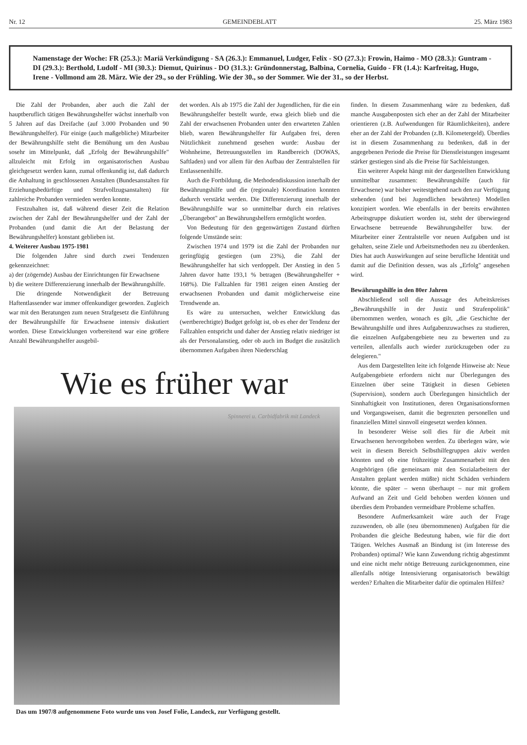Nr. 12 GEMEINDEBLATT 25. März 1983
Namenstage der Woche: FR (25.3.): Mariä Verkündigung - SA (26.3.): Emmanuel, Ludger, Felix - SO (27.3.): Frowin, Haimo - MO (28.3.): Guntram - DI (29.3.): Berthold, Ludolf - MI (30.3.): Diemut, Quirinus - DO (31.3.): Gründonnerstag, Balbina, Cornelia, Guido - FR (1.4.): Karfreitag, Hugo, Irene - Vollmond am 28. März. Wie der 29., so der Frühling. Wie der 30., so der Sommer. Wie der 31., so der Herbst.
Die Zahl der Probanden, aber auch die Zahl der hauptberuflich tätigen Bewährungshelfer wächst innerhalb von 5 Jahren auf das Dreifache (auf 3.000 Probanden und 90 Bewährungshelfer). Für einige (auch maßgebliche) Mitarbeiter der Bewährungshilfe steht die Bemühung um den Ausbau sosehr im Mittelpunkt, daß „Erfolg der Bewährungshilfe" allzuleicht mit Erfolg im organisatorischen Ausbau gleichgesetzt werden kann, zumal offenkundig ist, daß dadurch die Anhaltung in geschlossenen Anstalten (Bundesanstalten für Erziehungsbedürftige und Strafvollzugsanstalten) für zahlreiche Probanden vermieden werden konnte.
Festzuhalten ist, daß während dieser Zeit die Relation zwischen der Zahl der Bewährungshelfer und der Zahl der Probanden (und damit die Art der Belastung der Bewährungshelfer) konstant geblieben ist.
4. Weiterer Ausbau 1975-1981
Die folgenden Jahre sind durch zwei Tendenzen gekennzeichnet:
a) der (zögernde) Ausbau der Einrichtungen für Erwachsene
b) die weitere Differenzierung innerhalb der Bewährungshilfe.
Die dringende Notwendigkeit der Betreuung Haftentlassender war immer offenkundiger geworden. Zugleich war mit den Beratungen zum neuen Strafgesetz die Einführung der Bewährungshilfe für Erwachsene intensiv diskutiert worden. Diese Entwicklungen vorbereitend war eine größere Anzahl Bewährungshelfer ausgebil-
det worden. Als ab 1975 die Zahl der Jugendlichen, für die ein Bewährungshelfer bestellt wurde, etwa gleich blieb und die Zahl der erwachsenen Probanden unter den erwarteten Zahlen blieb, waren Bewährungshelfer für Aufgaben frei, deren Nützlichkeit zunehmend gesehen wurde: Ausbau der Wohnheime, Betreuungsstellen im Randbereich (DOWAS, Saftladen) und vor allem für den Aufbau der Zentralstellen für Entlassenenhilfe.
Auch die Fortbildung, die Methodendiskussion innerhalb der Bewährungshilfe und die (regionale) Koordination konnten dadurch verstärkt werden. Die Differenzierung innerhalb der Bewährungshilfe war so unmittelbar durch ein relatives „Überangebot" an Bewährungshelfern ermöglicht worden.
Von Bedeutung für den gegenwärtigen Zustand dürften folgende Umstände sein:
Zwischen 1974 und 1979 ist die Zahl der Probanden nur geringfügig gestiegen (um 23%), die Zahl der Bewährungshelfer hat sich verdoppelt. Der Anstieg in den 5 Jahren davor hatte 193,1 % betragen (Bewährungshelfer + 168%). Die Fallzahlen für 1981 zeigen einen Anstieg der erwachsenen Probanden und damit möglicherweise eine Trendwende an.
Es wäre zu untersuchen, welcher Entwicklung das (wertberechtigte) Budget gefolgt ist, ob es eher der Tendenz der Fallzahlen entspricht und daher der Anstieg relativ niedriger ist als der Personalanstieg, oder ob auch im Budget die zusätzlich übernommen Aufgaben ihren Niederschlag
Wie es früher war
Spinnerei u. Carbidfabrik mit Landeck
Das um 1907/8 aufgenommene Foto wurde uns von Josef Folie, Landeck, zur Verfügung gestellt.
finden. In diesem Zusammenhang wäre zu bedenken, daß manche Ausgabenposten sich eher an der Zahl der Mitarbeiter orientieren (z.B. Aufwendungen für Räumlichkeiten), andere eher an der Zahl der Probanden (z.B. Kilometergeld). Überdies ist in diesem Zusammenhang zu bedenken, daß in der angegebenen Periode die Preise für Dienstleistungen insgesamt stärker gestiegen sind als die Preise für Sachleistungen.
Ein weiterer Aspekt hängt mit der dargestellten Entwicklung unmittelbar zusammen: Bewährungshilfe (auch für Erwachsene) war bisher weitestgehend nach den zur Verfügung stehenden (und bei Jugendlichen bewährten) Modellen konzipiert worden. Wie ebenfalls in der bereits erwähnten Arbeitsgruppe diskutiert worden ist, steht der überwiegend Erwachsene betreuende Bewährungshelfer bzw. der Mitarbeiter einer Zentralstelle vor neuen Aufgaben und ist gehalten, seine Ziele und Arbeitsmethoden neu zu überdenken. Dies hat auch Auswirkungen auf seine berufliche Identität und damit auf die Definition dessen, was als „Erfolg" angesehen wird.
Bewährungshilfe in den 80er Jahren
Abschließend soll die Aussage des Arbeitskreises „Bewährungshilfe in der Justiz und Strafenpolitik" übernommen werden, wonach es gilt, „die Geschichte der Bewährungshilfe und ihres Aufgabenzuwachses zu studieren, die einzelnen Aufgabengebiete neu zu bewerten und zu verteilen, allenfalls auch wieder zurückzugeben oder zu delegieren."
Aus dem Dargestellten leite ich folgende Hinweise ab: Neue Aufgabengebiete erfordern nicht nur Überlegungen des Einzelnen über seine Tätigkeit in diesen Gebieten (Supervision), sondern auch Überlegungen hinsichtlich der Sinnhaftigkeit von Institutionen, deren Organisationsformen und Vorgangsweisen, damit die begrenzten personellen und finanziellen Mittel sinnvoll eingesetzt werden können.
In besonderer Weise soll dies für die Arbeit mit Erwachsenen hervorgehoben werden. Zu überlegen wäre, wie weit in diesem Bereich Selbsthilfegruppen aktiv werden könnten und ob eine frühzeitige Zusammenarbeit mit den Angehörigen (die gemeinsam mit den Sozialarbeitern der Anstalten geplant werden müßte) nicht Schäden verhindern könnte, die später – wenn überhaupt – nur mit großem Aufwand an Zeit und Geld behoben werden können und überdies dem Probanden vermeidbare Probleme schaffen.
Besondere Aufmerksamkeit wäre auch der Frage zuzuwenden, ob alle (neu übernommenen) Aufgaben für die Probanden die gleiche Bedeutung haben, wie für die dort Tätigen. Welches Ausmaß an Bindung ist (im Interesse des Probanden) optimal? Wie kann Zuwendung richtig abgestimmt und eine nicht mehr nötige Betreuung zurückgenommen, eine allenfalls nötige Intensivierung organisatorisch bewältigt werden? Erhalten die Mitarbeiter dafür die optimalen Hilfen?